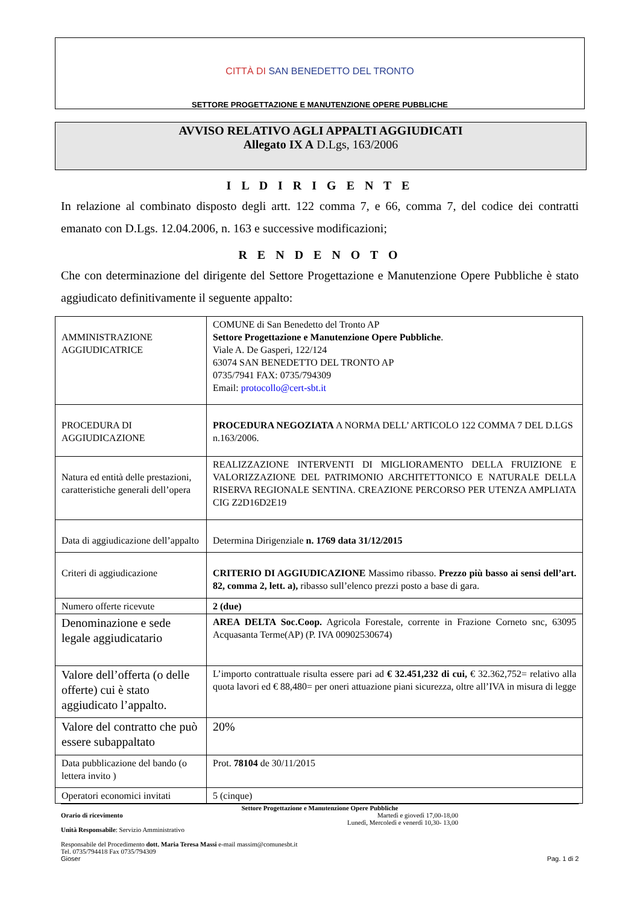CITTÀ DI SAN BENEDETTO DEL TRONTO
SETTORE PROGETTAZIONE E MANUTENZIONE OPERE PUBBLICHE
AVVISO RELATIVO AGLI APPALTI AGGIUDICATI
Allegato IX A D.Lgs, 163/2006
I L D I R I G E N T E
In relazione al combinato disposto degli artt. 122 comma 7, e 66, comma 7, del codice dei contratti emanato con D.Lgs. 12.04.2006, n. 163 e successive modificazioni;
R E N D E N O T O
Che con determinazione del dirigente del Settore Progettazione e Manutenzione Opere Pubbliche è stato aggiudicato definitivamente il seguente appalto:
| AMMINISTRAZIONE AGGIUDICATRICE | COMUNE di San Benedetto del Tronto AP Settore Progettazione e Manutenzione Opere Pubbliche . Viale A. De Gasperi, 122/124 63074 SAN BENEDETTO DEL TRONTO AP 0735/7941 FAX: 0735/794309 Email: protocollo@cert-sbt.it |
| PROCEDURA DI AGGIUDICAZIONE | PROCEDURA NEGOZIATA A NORMA DELL’ ARTICOLO 122 COMMA 7 DEL D.LGS n.163/2006. |
| Natura ed entità delle prestazioni, caratteristiche generali dell’opera | REALIZZAZIONE INTERVENTI DI MIGLIORAMENTO DELLA FRUIZIONE E VALORIZZAZIONE DEL PATRIMONIO ARCHITETTONICO E NATURALE DELLA RISERVA REGIONALE SENTINA. CREAZIONE PERCORSO PER UTENZA AMPLIATA CIG Z2D16D2E19 |
| Data di aggiudicazione dell’appalto | Determina Dirigenziale n. 1769 data 31/12/2015 |
| Criteri di aggiudicazione | CRITERIO DI AGGIUDICAZIONE Massimo ribasso. Prezzo più basso ai sensi dell’art. 82, comma 2, lett. a), ribasso sull’elenco prezzi posto a base di gara. |
| Numero offerte ricevute | 2 (due) |
| Denominazione e sede legale aggiudicatario | AREA DELTA Soc.Coop. Agricola Forestale, corrente in Frazione Corneto snc, 63095 Acquasanta Terme(AP) (P. IVA 00902530674) |
| Valore dell’offerta (o delle offerte) cui è stato aggiudicato l’appalto. | L’importo contrattuale risulta essere pari ad € 32.451,232 di cui, € 32.362,752= relativo alla quota lavori ed € 88,480= per oneri attuazione piani sicurezza, oltre all’IVA in misura di legge |
| Valore del contratto che può essere subappaltato | 20% |
| Data pubblicazione del bando (o lettera invito ) | Prot. 78104 de 30/11/2015 |
| Operatori economici invitati | 5 (cinque) |
Settore Progettazione e Manutenzione Opere Pubbliche
Orario di ricevimento Martedì e giovedì 17,00-18,00
Lunedì, Mercoledì e venerdì 10,30- 13,00
Unità Responsabile: Servizio Amministrativo
Responsabile del Procedimento dott. Maria Teresa Massi e-mail massim@comunesbt.it
Tel. 0735/794418 Fax 0735/794309
Gioser Pag. 1 di 2